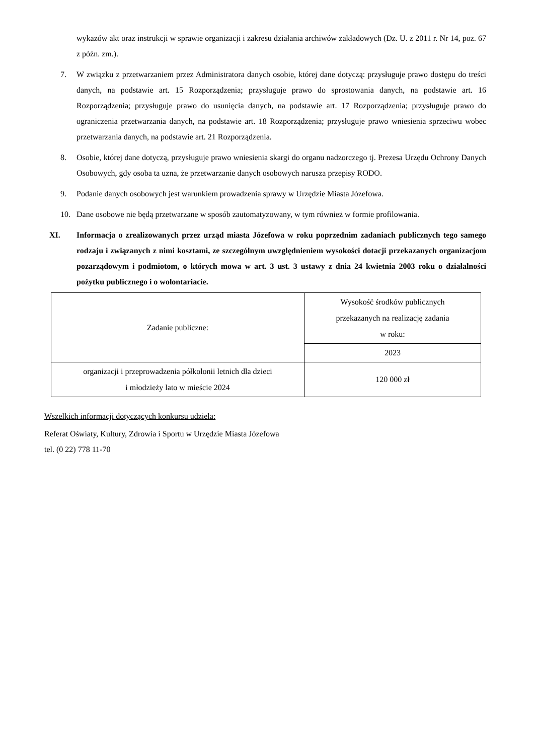wykazów akt oraz instrukcji w sprawie organizacji i zakresu działania archiwów zakładowych (Dz. U. z 2011 r. Nr 14, poz. 67 z późn. zm.).
7. W związku z przetwarzaniem przez Administratora danych osobie, której dane dotyczą: przysługuje prawo dostępu do treści danych, na podstawie art. 15 Rozporządzenia; przysługuje prawo do sprostowania danych, na podstawie art. 16 Rozporządzenia; przysługuje prawo do usunięcia danych, na podstawie art. 17 Rozporządzenia; przysługuje prawo do ograniczenia przetwarzania danych, na podstawie art. 18 Rozporządzenia; przysługuje prawo wniesienia sprzeciwu wobec przetwarzania danych, na podstawie art. 21 Rozporządzenia.
8. Osobie, której dane dotyczą, przysługuje prawo wniesienia skargi do organu nadzorczego tj. Prezesa Urzędu Ochrony Danych Osobowych, gdy osoba ta uzna, że przetwarzanie danych osobowych narusza przepisy RODO.
9. Podanie danych osobowych jest warunkiem prowadzenia sprawy w Urzędzie Miasta Józefowa.
10. Dane osobowe nie będą przetwarzane w sposób zautomatyzowany, w tym również w formie profilowania.
XI. Informacja o zrealizowanych przez urząd miasta Józefowa w roku poprzednim zadaniach publicznych tego samego rodzaju i związanych z nimi kosztami, ze szczególnym uwzględnieniem wysokości dotacji przekazanych organizacjom pozarządowym i podmiotom, o których mowa w art. 3 ust. 3 ustawy z dnia 24 kwietnia 2003 roku o działalności pożytku publicznego i o wolontariacie.
| Zadanie publiczne: | Wysokość środków publicznych przekazanych na realizację zadania w roku: |
| | 2023 |
| organizacji i przeprowadzenia półkolonii letnich dla dzieci i młodzieży lato w mieście 2024 | 120 000 zł |
Wszelkich informacji dotyczących konkursu udziela:
Referat Oświaty, Kultury, Zdrowia i Sportu w Urzędzie Miasta Józefowa
tel. (0 22) 778 11-70